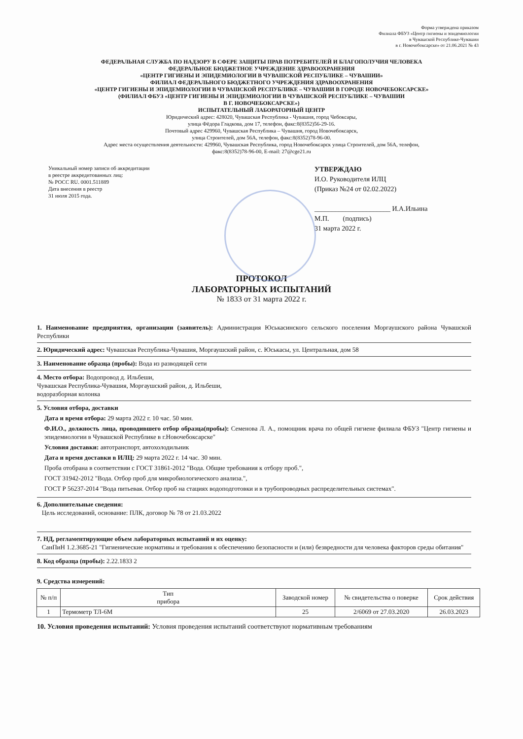Форма утверждена приказом
Филиала ФБУЗ «Центр гигиены и эпидемиологии
в Чувашской Республике-Чувашии
в г. Новочебоксарске» от 21.06.2021 № 43
ФЕДЕРАЛЬНАЯ СЛУЖБА ПО НАДЗОРУ В СФЕРЕ ЗАЩИТЫ ПРАВ ПОТРЕБИТЕЛЕЙ И БЛАГОПОЛУЧИЯ ЧЕЛОВЕКА
ФЕДЕРАЛЬНОЕ БЮДЖЕТНОЕ УЧРЕЖДЕНИЕ ЗДРАВООХРАНЕНИЯ
«ЦЕНТР ГИГИЕНЫ И ЭПИДЕМИОЛОГИИ В ЧУВАШСКОЙ РЕСПУБЛИКЕ – ЧУВАШИИ»
ФИЛИАЛ ФЕДЕРАЛЬНОГО БЮДЖЕТНОГО УЧРЕЖДЕНИЯ ЗДРАВООХРАНЕНИЯ
«ЦЕНТР ГИГИЕНЫ И ЭПИДЕМИОЛОГИИ В ЧУВАШСКОЙ РЕСПУБЛИКЕ – ЧУВАШИИ В ГОРОДЕ НОВОЧЕБОКСАРСКЕ»
(ФИЛИАЛ ФБУЗ «ЦЕНТР ГИГИЕНЫ И ЭПИДЕМИОЛОГИИ В ЧУВАШСКОЙ РЕСПУБЛИКЕ – ЧУВАШИИ
В Г. НОВОЧЕБОКСАРСКЕ»)
ИСПЫТАТЕЛЬНЫЙ ЛАБОРАТОРНЫЙ ЦЕНТР
Юридический адрес: 428020, Чувашская Республика - Чувашия, город Чебоксары,
улица Фёдора Гладкова, дом 17, телефон, факс:8(8352)56-29-16.
Почтовый адрес 429960, Чувашская Республика – Чувашия, город Новочебоксарск,
улица Строителей, дом 56А, телефон, факс:8(8352)78-96-00.
Адрес места осуществления деятельности: 429960, Чувашская Республика, город Новочебоксарск улица Строителей, дом 56А, телефон,
факс:8(8352)78-96-00, E-mail: 27@cge21.ru
Уникальный номер записи об аккредитации
в реестре аккредитованных лиц:
№ РОСС RU. 0001.511889
Дата внесения в реестр
31 июля 2015 года.
УТВЕРЖДАЮ
И.О. Руководителя ИЛЦ
(Приказ №24 от 02.02.2022)
______________________ И.А.Ильина
М.П. (подпись)
31 марта 2022 г.
ПРОТОКОЛ
ЛАБОРАТОРНЫХ ИСПЫТАНИЙ
№ 1833 от 31 марта 2022 г.
1. Наименование предприятия, организации (заявитель): Администрация Юськасинского сельского поселения Моргаушского района Чувашской Республики
2. Юридический адрес: Чувашская Республика-Чувашия, Моргаушский район, с. Юськасы, ул. Центральная, дом 58
3. Наименование образца (пробы): Вода из разводящей сети
4. Место отбора: Водопровод д. Ильбеши,
Чувашская Республика-Чувашия, Моргаушский район, д. Ильбеши,
водоразборная колонка
5. Условия отбора, доставки
Дата и время отбора: 29 марта 2022 г. 10 час. 50 мин.
Ф.И.О., должность лица, проводившего отбор образца(пробы): Семенова Л. А., помощник врача по общей гигиене филиала ФБУЗ "Центр гигиены и эпидемиологии в Чувашской Республике в г.Новочебоксарске"
Условия доставки: автотранспорт, автохолодильник
Дата и время доставки в ИЛЦ: 29 марта 2022 г. 14 час. 30 мин.
Проба отобрана в соответствии с ГОСТ 31861-2012 "Вода. Общие требования к отбору проб.",
ГОСТ 31942-2012 "Вода. Отбор проб для микробиологического анализа.",
ГОСТ Р 56237-2014 "Вода питьевая. Отбор проб на стациях водоподготовки и в трубопроводных распределительных системах".
6. Дополнительные сведения:
Цель исследований, основание: ПЛК, договор № 78 от 21.03.2022
7. НД, регламентирующие объем лабораторных испытаний и их оценку:
СанПиН 1.2.3685-21 "Гигиенические нормативы и требования к обеспечению безопасности и (или) безвредности для человека факторов среды обитания"
8. Код образца (пробы): 2.22.1833 2
9. Средства измерений:
| № п/п | Тип прибора | Заводской номер | № свидетельства о поверке | Срок действия |
| --- | --- | --- | --- | --- |
| 1 | Термометр ТЛ-6М | 25 | 2/6069 от 27.03.2020 | 26.03.2023 |
10. Условия проведения испытаний: Условия проведения испытаний соответствуют нормативным требованиям